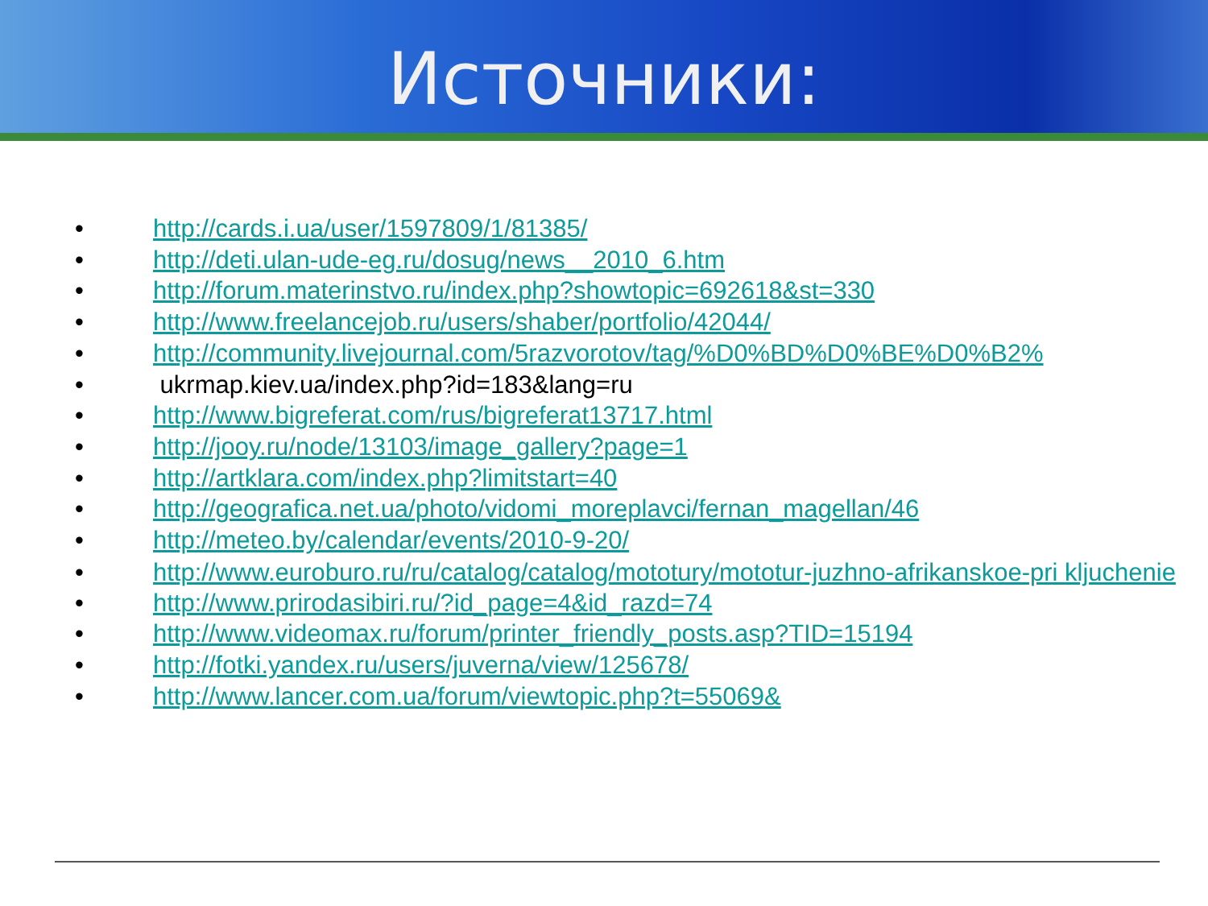Источники:
• http://cards.i.ua/user/1597809/1/81385/
• http://deti.ulan-ude-eg.ru/dosug/news__2010_6.htm
• http://forum.materinstvo.ru/index.php?showtopic=692618&st=330
• http://www.freelancejob.ru/users/shaber/portfolio/42044/
• http://community.livejournal.com/5razvorotov/tag/%D0%BD%D0%BE%D0%B2%
• ukrmap.kiev.ua/index.php?id=183&lang=ru
• http://www.bigreferat.com/rus/bigreferat13717.html
• http://jooy.ru/node/13103/image_gallery?page=1
• http://artklara.com/index.php?limitstart=40
• http://geografica.net.ua/photo/vidomi_moreplavci/fernan_magellan/46
• http://meteo.by/calendar/events/2010-9-20/
• http://www.euroburo.ru/ru/catalog/catalog/mototury/mototur-juzhno-afrikanskoe-pri kljuchenie
• http://www.prirodasibiri.ru/?id_page=4&id_razd=74
• http://www.videomax.ru/forum/printer_friendly_posts.asp?TID=15194
• http://fotki.yandex.ru/users/juverna/view/125678/
• http://www.lancer.com.ua/forum/viewtopic.php?t=55069&